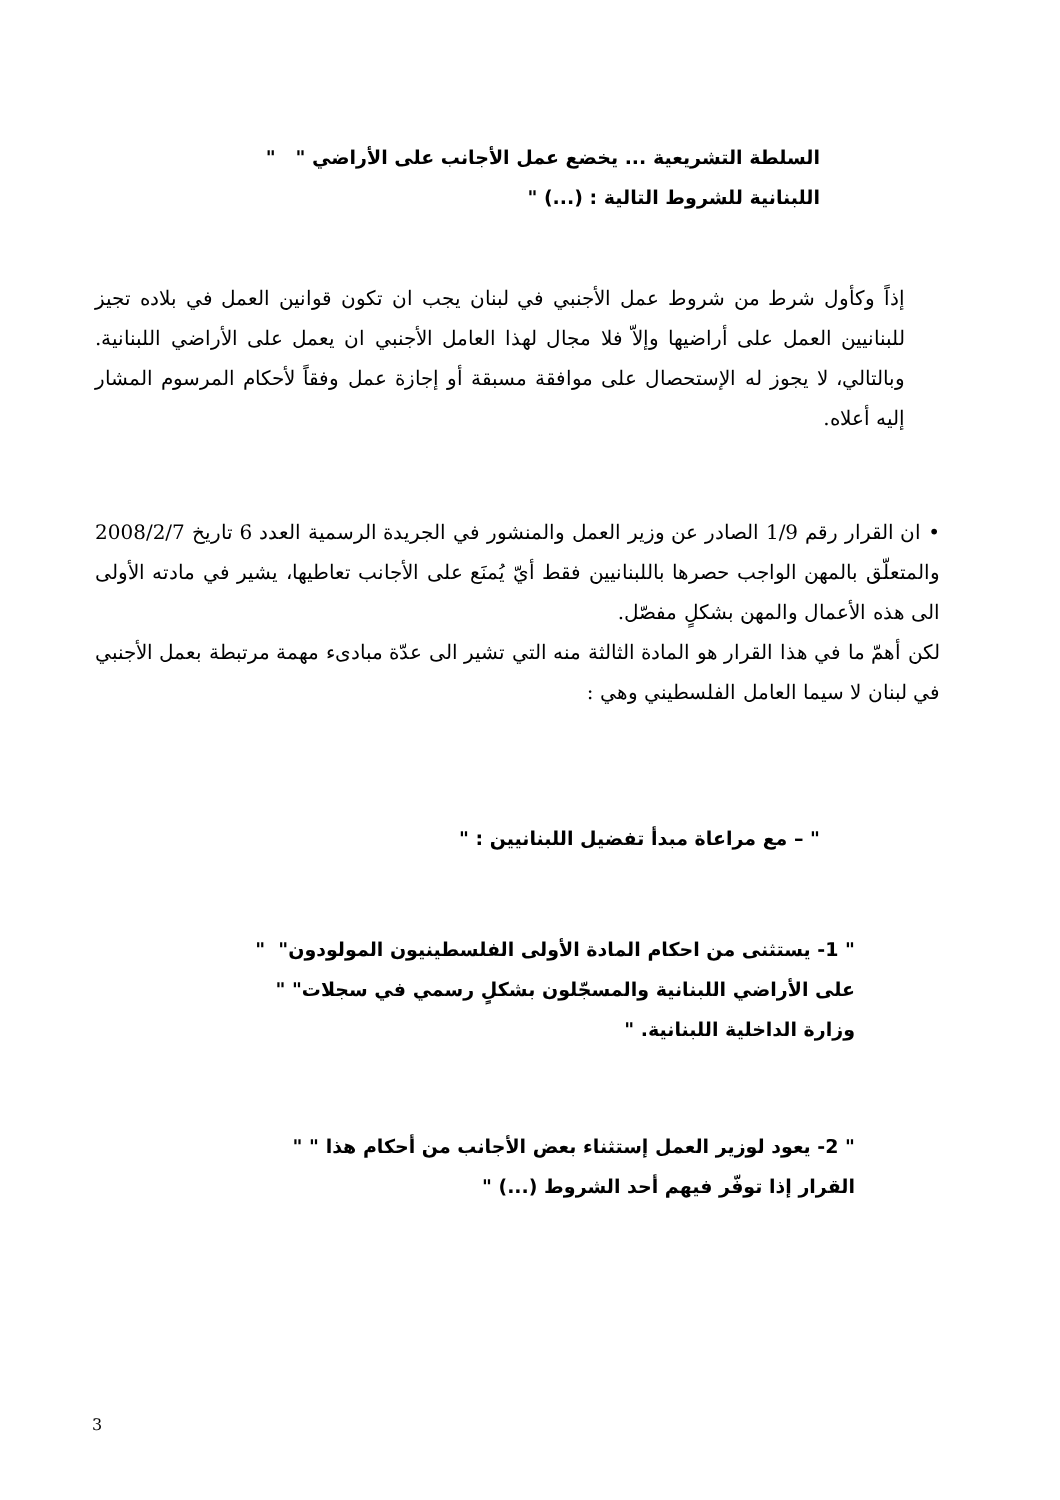السلطة التشريعية ... يخضع عمل الأجانب على الأراضي " "
اللبنانية للشروط التالية : (...) "
إذاً وكأول شرط من شروط عمل الأجنبي في لبنان يجب ان تكون قوانين العمل في بلاده تجيز للبنانيين العمل على أراضيها وإلاّ فلا مجال لهذا العامل الأجنبي ان يعمل على الأراضي اللبنانية. وبالتالي، لا يجوز له الإستحصال على موافقة مسبقة أو إجازة عمل وفقاً لأحكام المرسوم المشار إليه أعلاه.
• ان القرار رقم 1/9 الصادر عن وزير العمل والمنشور في الجريدة الرسمية العدد 6 تاريخ 2008/2/7 والمتعلّق بالمهن الواجب حصرها باللبنانيين فقط أيّ يُمنَع على الأجانب تعاطيها، يشير في مادته الأولى الى هذه الأعمال والمهن بشكلٍ مفصّل.
لكن أهمّ ما في هذا القرار هو المادة الثالثة منه التي تشير الى عدّة مبادىء مهمة مرتبطة بعمل الأجنبي في لبنان لا سيما العامل الفلسطيني وهي :
" – مع مراعاة مبدأ تفضيل اللبنانيين : "
" 1- يستثنى من احكام المادة الأولى الفلسطينيون المولودون" "
على الأراضي اللبنانية والمسجّلون بشكلٍ رسمي في سجلات" "
وزارة الداخلية اللبنانية. "
" 2- يعود لوزير العمل إستثناء بعض الأجانب من أحكام هذا " "
القرار إذا توفّر فيهم أحد الشروط (...) "
3